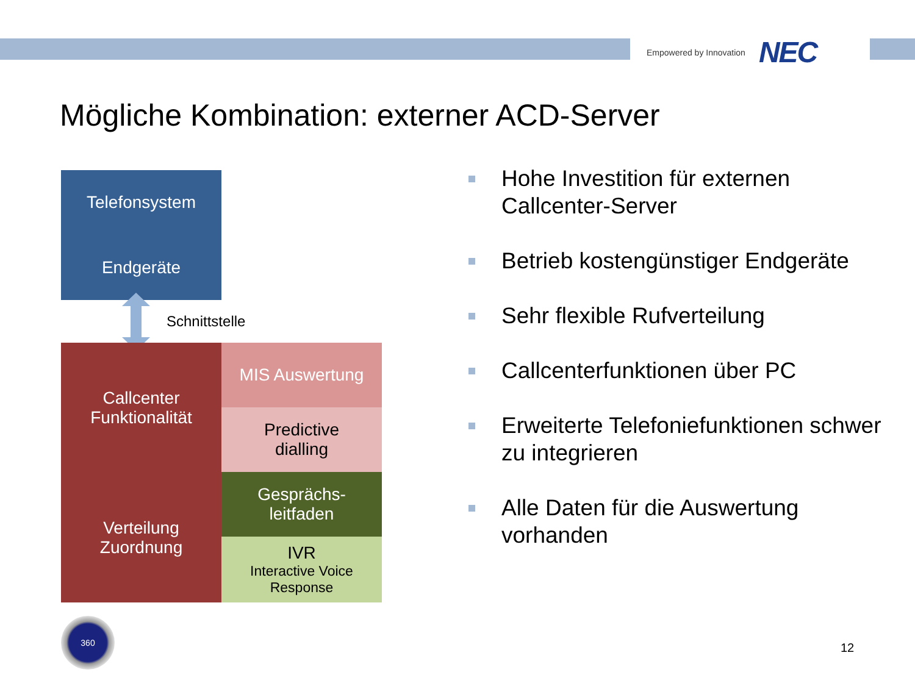Empowered by Innovation NEC
Mögliche Kombination: externer ACD-Server
Telefonsystem
Endgeräte
Schnittstelle
Callcenter
Funktionalität
Verteilung
Zuordnung
MIS Auswertung
Predictive
dialling
Gesprächs-
leitfaden
IVR
Interactive Voice
Response
360
Hohe Investition für externen Callcenter-Server
Betrieb kostengünstiger Endgeräte
Sehr flexible Rufverteilung
Callcenterfunktionen über PC
Erweiterte Telefoniefunktionen schwer zu integrieren
Alle Daten für die Auswertung vorhanden
12